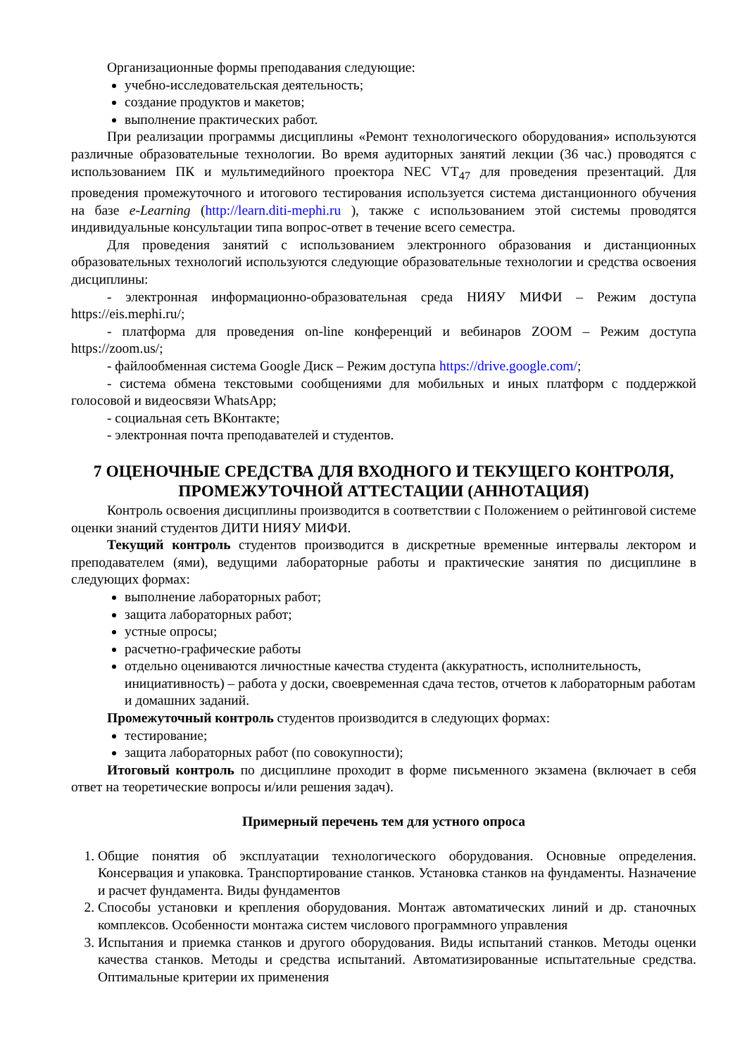Организационные формы преподавания следующие:
учебно-исследовательская деятельность;
создание продуктов и макетов;
выполнение практических работ.
При реализации программы дисциплины «Ремонт технологического оборудования» используются различные образовательные технологии. Во время аудиторных занятий лекции (36 час.) проводятся с использованием ПК и мультимедийного проектора NEC VT<sub>47</sub> для проведения презентаций. Для проведения промежуточного и итогового тестирования используется система дистанционного обучения на базе e-Learning (http://learn.diti-mephi.ru ), также с использованием этой системы проводятся индивидуальные консультации типа вопрос-ответ в течение всего семестра.
Для проведения занятий с использованием электронного образования и дистанционных образовательных технологий используются следующие образовательные технологии и средства освоения дисциплины:
- электронная информационно-образовательная среда НИЯУ МИФИ – Режим доступа https://eis.mephi.ru/;
- платформа для проведения on-line конференций и вебинаров ZOOM – Режим доступа https://zoom.us/;
- файлообменная система Google Диск – Режим доступа https://drive.google.com/;
- система обмена текстовыми сообщениями для мобильных и иных платформ с поддержкой голосовой и видеосвязи WhatsApp;
- социальная сеть ВКонтакте;
- электронная почта преподавателей и студентов.
7 ОЦЕНОЧНЫЕ СРЕДСТВА ДЛЯ ВХОДНОГО И ТЕКУЩЕГО КОНТРОЛЯ, ПРОМЕЖУТОЧНОЙ АТТЕСТАЦИИ (АННОТАЦИЯ)
Контроль освоения дисциплины производится в соответствии с Положением о рейтинговой системе оценки знаний студентов ДИТИ НИЯУ МИФИ.
Текущий контроль студентов производится в дискретные временные интервалы лектором и преподавателем (ями), ведущими лабораторные работы и практические занятия по дисциплине в следующих формах:
выполнение лабораторных работ;
защита лабораторных работ;
устные опросы;
расчетно-графические работы
отдельно оцениваются личностные качества студента (аккуратность, исполнительность, инициативность) – работа у доски, своевременная сдача тестов, отчетов к лабораторным работам и домашних заданий.
Промежуточный контроль студентов производится в следующих формах:
тестирование;
защита лабораторных работ (по совокупности);
Итоговый контроль по дисциплине проходит в форме письменного экзамена (включает в себя ответ на теоретические вопросы и/или решения задач).
Примерный перечень тем для устного опроса
1. Общие понятия об эксплуатации технологического оборудования. Основные определения. Консервация и упаковка. Транспортирование станков. Установка станков на фундаменты. Назначение и расчет фундамента. Виды фундаментов
2. Способы установки и крепления оборудования. Монтаж автоматических линий и др. станочных комплексов. Особенности монтажа систем числового программного управления
3. Испытания и приемка станков и другого оборудования. Виды испытаний станков. Методы оценки качества станков. Методы и средства испытаний. Автоматизированные испытательные средства. Оптимальные критерии их применения